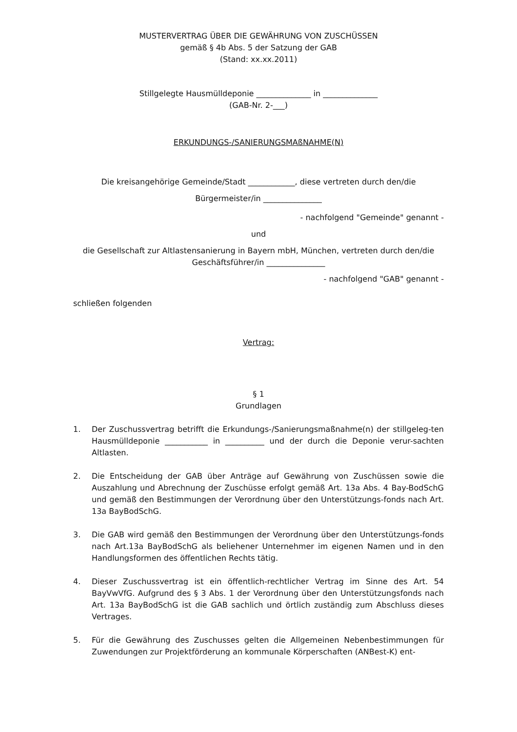MUSTERVERTRAG ÜBER DIE GEWÄHRUNG VON ZUSCHÜSSEN
gemäß § 4b Abs. 5 der Satzung der GAB
(Stand: xx.xx.2011)
Stillgelegte Hausmülldeponie ______________ in ______________
(GAB-Nr. 2-___)
ERKUNDUNGS-/SANIERUNGSMAßNAHME(N)
Die kreisangehörige Gemeinde/Stadt ____________, diese vertreten durch den/die
Bürgermeister/in _______________
- nachfolgend "Gemeinde" genannt -
und
die Gesellschaft zur Altlastensanierung in Bayern mbH, München, vertreten durch den/die
Geschäftsführer/in _______________
- nachfolgend "GAB" genannt -
schließen folgenden
Vertrag:
§ 1
Grundlagen
1. Der Zuschussvertrag betrifft die Erkundungs-/Sanierungsmaßnahme(n) der stillgeleg-ten Hausmülldeponie ___________ in __________ und der durch die Deponie verur-sachten Altlasten.
2. Die Entscheidung der GAB über Anträge auf Gewährung von Zuschüssen sowie die Auszahlung und Abrechnung der Zuschüsse erfolgt gemäß Art. 13a Abs. 4 Bay-BodSchG und gemäß den Bestimmungen der Verordnung über den Unterstützungs-fonds nach Art. 13a BayBodSchG.
3. Die GAB wird gemäß den Bestimmungen der Verordnung über den Unterstützungs-fonds nach Art.13a BayBodSchG als beliehener Unternehmer im eigenen Namen und in den Handlungsformen des öffentlichen Rechts tätig.
4. Dieser Zuschussvertrag ist ein öffentlich-rechtlicher Vertrag im Sinne des Art. 54 BayVwVfG. Aufgrund des § 3 Abs. 1 der Verordnung über den Unterstützungsfonds nach Art. 13a BayBodSchG ist die GAB sachlich und örtlich zuständig zum Abschluss dieses Vertrages.
5. Für die Gewährung des Zuschusses gelten die Allgemeinen Nebenbestimmungen für Zuwendungen zur Projektförderung an kommunale Körperschaften (ANBest-K) ent-